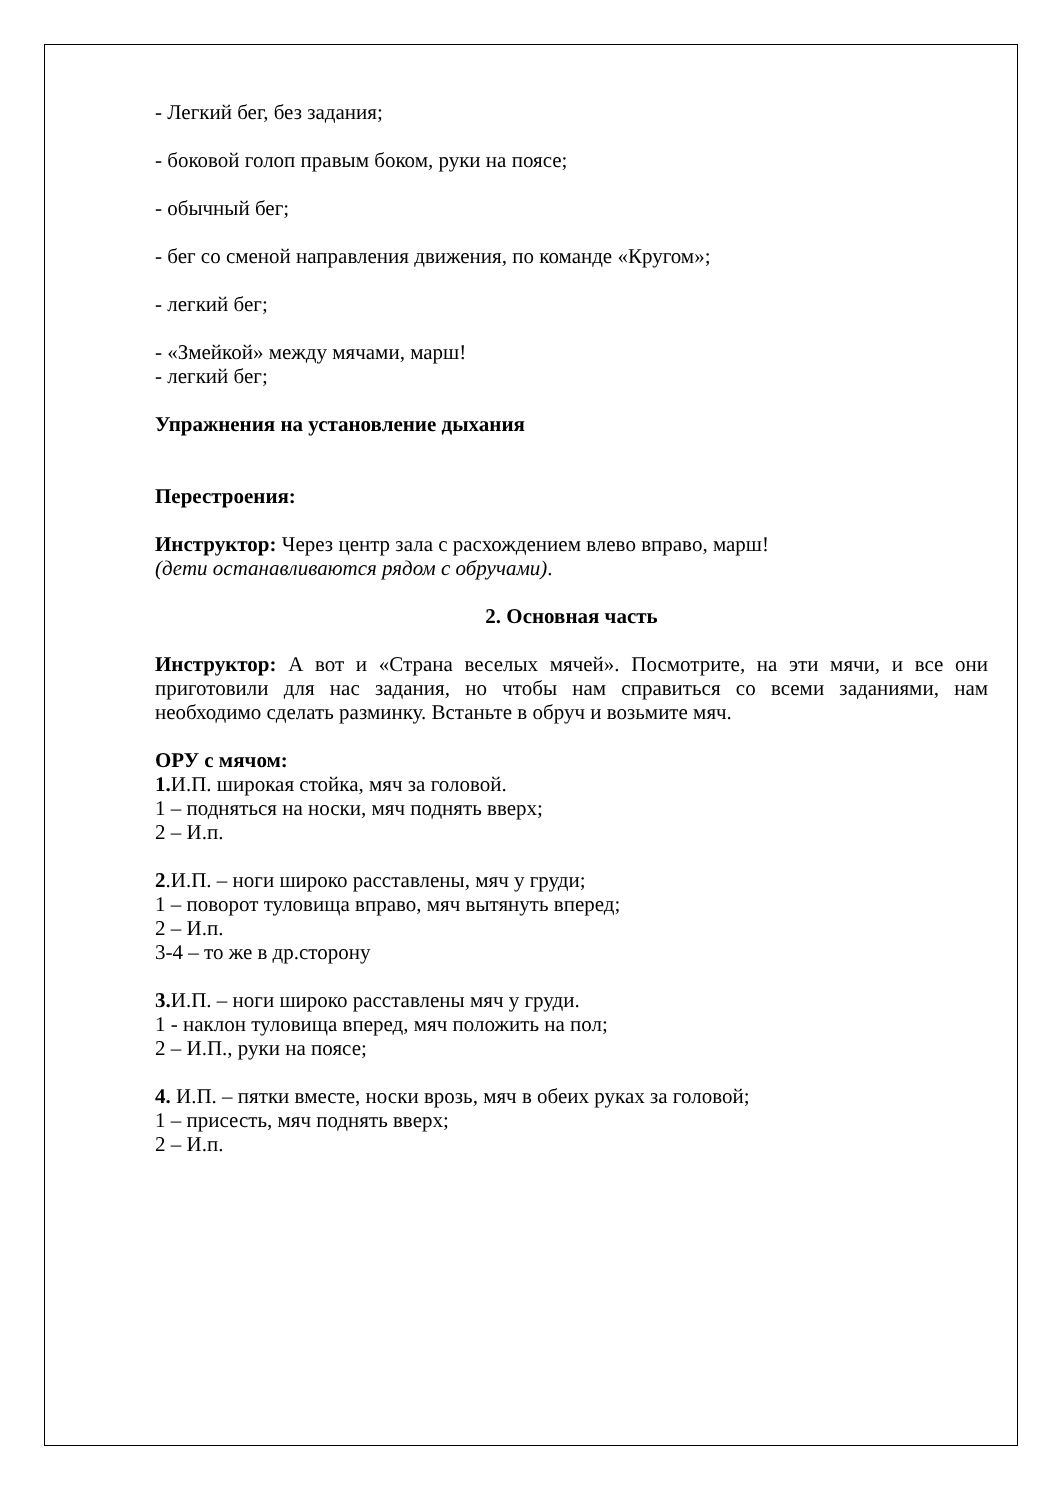- Легкий бег, без задания;
- боковой голоп правым боком, руки на поясе;
- обычный бег;
- бег со сменой направления движения, по команде «Кругом»;
- легкий бег;
- «Змейкой» между мячами, марш!
- легкий бег;
Упражнения на установление дыхания
Перестроения:
Инструктор: Через центр зала с расхождением влево вправо, марш!
(дети останавливаются рядом с обручами).
2. Основная часть
Инструктор: А вот и «Страна веселых мячей». Посмотрите, на эти мячи, и все они приготовили для нас задания, но чтобы нам справиться со всеми заданиями, нам необходимо сделать разминку. Встаньте в обруч и возьмите мяч.
ОРУ с мячом:
1. И.П. широкая стойка, мяч за головой.
1 – подняться на носки, мяч поднять вверх;
2 – И.п.
2.И.П. – ноги широко расставлены, мяч у груди;
1 – поворот туловища вправо, мяч вытянуть вперед;
2 – И.п.
3-4 – то же в др.сторону
3. И.П. – ноги широко расставлены мяч у груди.
1 - наклон туловища вперед, мяч положить на пол;
2 – И.П., руки на поясе;
4. И.П. – пятки вместе, носки врозь, мяч в обеих руках за головой;
1 – присесть, мяч поднять вверх;
2 – И.п.